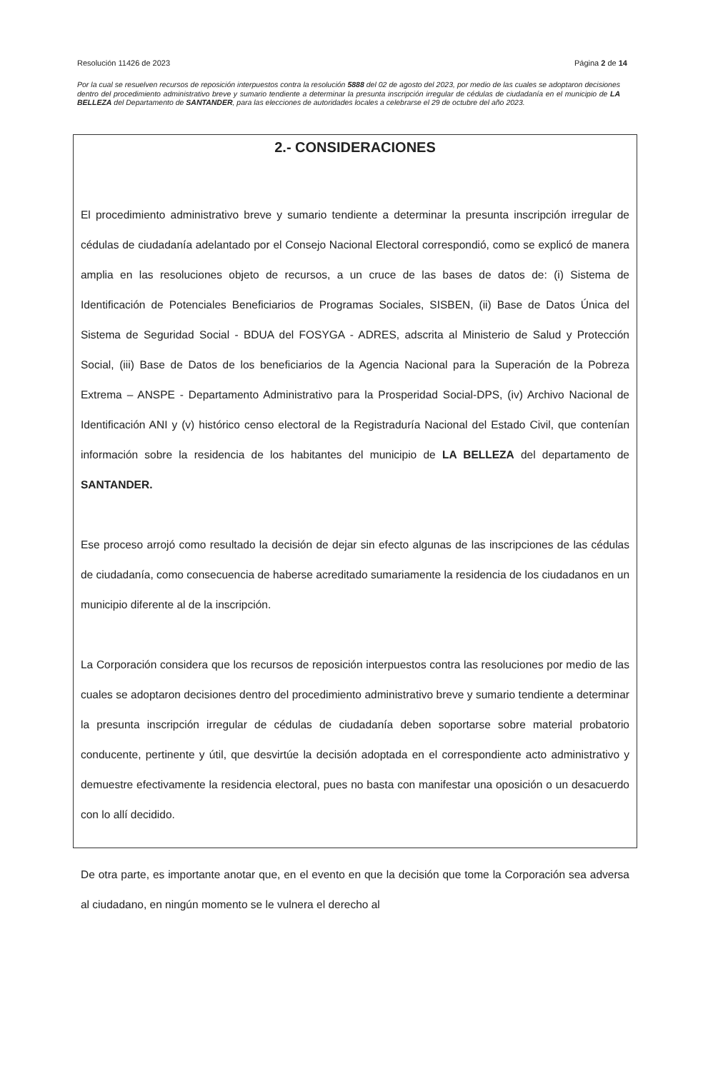Resolución 11426 de 2023 Página 2 de 14
Por la cual se resuelven recursos de reposición interpuestos contra la resolución 5888 del 02 de agosto del 2023, por medio de las cuales se adoptaron decisiones dentro del procedimiento administrativo breve y sumario tendiente a determinar la presunta inscripción irregular de cédulas de ciudadanía en el municipio de LA BELLEZA del Departamento de SANTANDER, para las elecciones de autoridades locales a celebrarse el 29 de octubre del año 2023.
2.- CONSIDERACIONES
El procedimiento administrativo breve y sumario tendiente a determinar la presunta inscripción irregular de cédulas de ciudadanía adelantado por el Consejo Nacional Electoral correspondió, como se explicó de manera amplia en las resoluciones objeto de recursos, a un cruce de las bases de datos de: (i) Sistema de Identificación de Potenciales Beneficiarios de Programas Sociales, SISBEN, (ii) Base de Datos Única del Sistema de Seguridad Social - BDUA del FOSYGA - ADRES, adscrita al Ministerio de Salud y Protección Social, (iii) Base de Datos de los beneficiarios de la Agencia Nacional para la Superación de la Pobreza Extrema – ANSPE - Departamento Administrativo para la Prosperidad Social-DPS, (iv) Archivo Nacional de Identificación ANI y (v) histórico censo electoral de la Registraduría Nacional del Estado Civil, que contenían información sobre la residencia de los habitantes del municipio de LA BELLEZA del departamento de SANTANDER.
Ese proceso arrojó como resultado la decisión de dejar sin efecto algunas de las inscripciones de las cédulas de ciudadanía, como consecuencia de haberse acreditado sumariamente la residencia de los ciudadanos en un municipio diferente al de la inscripción.
La Corporación considera que los recursos de reposición interpuestos contra las resoluciones por medio de las cuales se adoptaron decisiones dentro del procedimiento administrativo breve y sumario tendiente a determinar la presunta inscripción irregular de cédulas de ciudadanía deben soportarse sobre material probatorio conducente, pertinente y útil, que desvirtúe la decisión adoptada en el correspondiente acto administrativo y demuestre efectivamente la residencia electoral, pues no basta con manifestar una oposición o un desacuerdo con lo allí decidido.
De otra parte, es importante anotar que, en el evento en que la decisión que tome la Corporación sea adversa al ciudadano, en ningún momento se le vulnera el derecho al